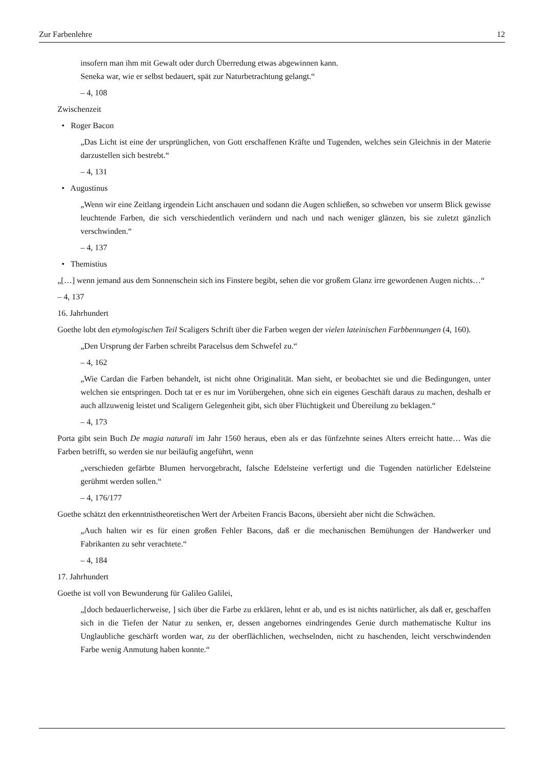Zur Farbenlehre 12
insofern man ihm mit Gewalt oder durch Überredung etwas abgewinnen kann.
Seneka war, wie er selbst bedauert, spät zur Naturbetrachtung gelangt.“
– 4, 108
Zwischenzeit
• Roger Bacon
„Das Licht ist eine der ursprünglichen, von Gott erschaffenen Kräfte und Tugenden, welches sein Gleichnis in der Materie darzustellen sich bestrebt.“
– 4, 131
• Augustinus
„Wenn wir eine Zeitlang irgendein Licht anschauen und sodann die Augen schließen, so schweben vor unserm Blick gewisse leuchtende Farben, die sich verschiedentlich verändern und nach und nach weniger glänzen, bis sie zuletzt gänzlich verschwinden.“
– 4, 137
• Themistius
„[…] wenn jemand aus dem Sonnenschein sich ins Finstere begibt, sehen die vor großem Glanz irre gewordenen Augen nichts…“
– 4, 137
16. Jahrhundert
Goethe lobt den etymologischen Teil Scaligers Schrift über die Farben wegen der vielen lateinischen Farbbennungen (4, 160).
„Den Ursprung der Farben schreibt Paracelsus dem Schwefel zu.“
– 4, 162
„Wie Cardan die Farben behandelt, ist nicht ohne Originalität. Man sieht, er beobachtet sie und die Bedingungen, unter welchen sie entspringen. Doch tat er es nur im Vorübergehen, ohne sich ein eigenes Geschäft daraus zu machen, deshalb er auch allzuwenig leistet und Scaligern Gelegenheit gibt, sich über Flüchtigkeit und Übereilung zu beklagen.“
– 4, 173
Porta gibt sein Buch De magia naturali im Jahr 1560 heraus, eben als er das fünfzehnte seines Alters erreicht hatte… Was die Farben betrifft, so werden sie nur beiläufig angeführt, wenn
„verschieden gefärbte Blumen hervorgebracht, falsche Edelsteine verfertigt und die Tugenden natürlicher Edelsteine gerühmt werden sollen.“
– 4, 176/177
Goethe schätzt den erkenntnistheoretischen Wert der Arbeiten Francis Bacons, übersieht aber nicht die Schwächen.
„Auch halten wir es für einen großen Fehler Bacons, daß er die mechanischen Bemühungen der Handwerker und Fabrikanten zu sehr verachtete.“
– 4, 184
17. Jahrhundert
Goethe ist voll von Bewunderung für Galileo Galilei,
„[doch bedauerlicherweise, ] sich über die Farbe zu erklären, lehnt er ab, und es ist nichts natürlicher, als daß er, geschaffen sich in die Tiefen der Natur zu senken, er, dessen angebornes eindringendes Genie durch mathematische Kultur ins Unglaubliche geschärft worden war, zu der oberflächlichen, wechselnden, nicht zu haschenden, leicht verschwindenden Farbe wenig Anmutung haben konnte.“